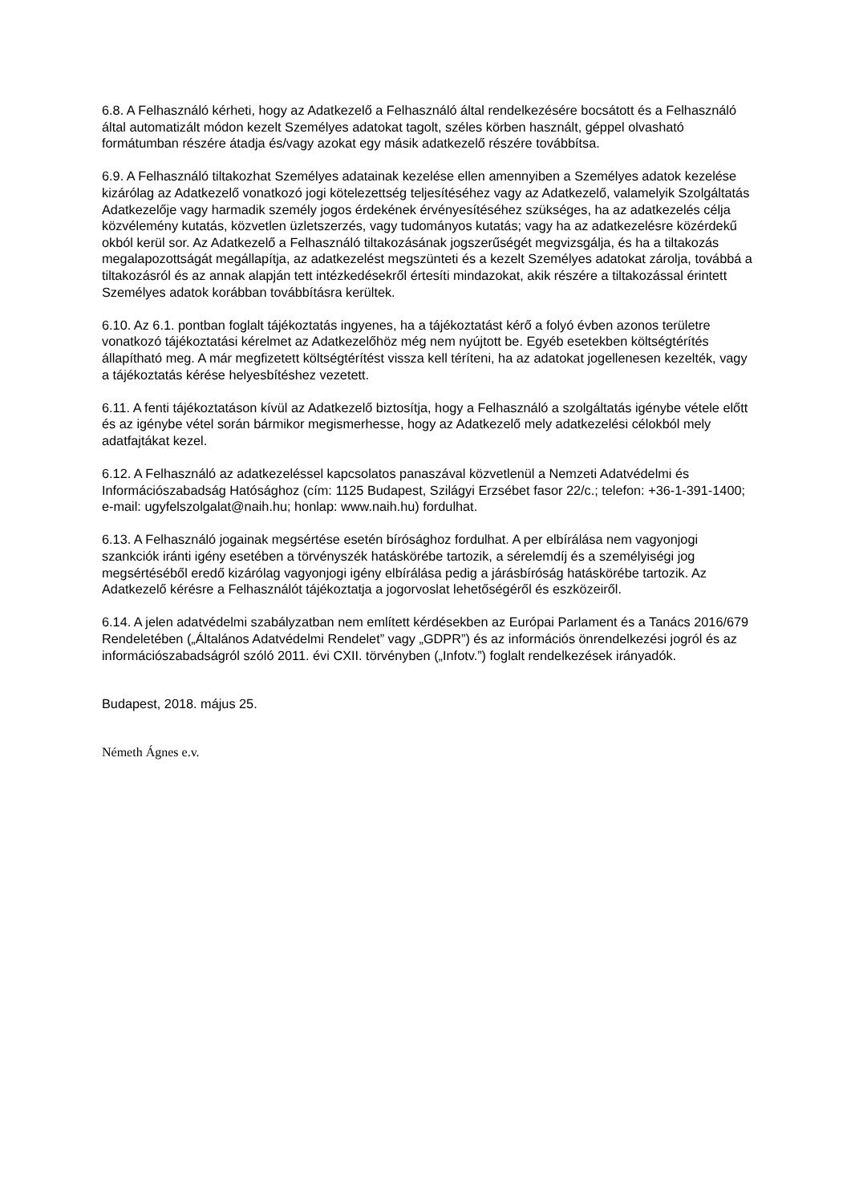6.8. A Felhasználó kérheti, hogy az Adatkezelő a Felhasználó által rendelkezésére bocsátott és a Felhasználó által automatizált módon kezelt Személyes adatokat tagolt, széles körben használt, géppel olvasható formátumban részére átadja és/vagy azokat egy másik adatkezelő részére továbbítsa.
6.9. A Felhasználó tiltakozhat Személyes adatainak kezelése ellen amennyiben a Személyes adatok kezelése kizárólag az Adatkezelő vonatkozó jogi kötelezettség teljesítéséhez vagy az Adatkezelő, valamelyik Szolgáltatás Adatkezelője vagy harmadik személy jogos érdekének érvényesítéséhez szükséges, ha az adatkezelés célja közvélemény kutatás, közvetlen üzletszerzés, vagy tudományos kutatás; vagy ha az adatkezelésre közérdekű okból kerül sor. Az Adatkezelő a Felhasználó tiltakozásának jogszerűségét megvizsgálja, és ha a tiltakozás megalapozottságát megállapítja, az adatkezelést megszünteti és a kezelt Személyes adatokat zárolja, továbbá a tiltakozásról és az annak alapján tett intézkedésekről értesíti mindazokat, akik részére a tiltakozással érintett Személyes adatok korábban továbbításra kerültek.
6.10. Az 6.1. pontban foglalt tájékoztatás ingyenes, ha a tájékoztatást kérő a folyó évben azonos területre vonatkozó tájékoztatási kérelmet az Adatkezelőhöz még nem nyújtott be. Egyéb esetekben költségtérítés állapítható meg. A már megfizetett költségtérítést vissza kell téríteni, ha az adatokat jogellenesen kezelték, vagy a tájékoztatás kérése helyesbítéshez vezetett.
6.11. A fenti tájékoztatáson kívül az Adatkezelő biztosítja, hogy a Felhasználó a szolgáltatás igénybe vétele előtt és az igénybe vétel során bármikor megismerhesse, hogy az Adatkezelő mely adatkezelési célokból mely adatfajtákat kezel.
6.12. A Felhasználó az adatkezeléssel kapcsolatos panaszával közvetlenül a Nemzeti Adatvédelmi és Információszabadság Hatósághoz (cím: 1125 Budapest, Szilágyi Erzsébet fasor 22/c.; telefon: +36-1-391-1400; e-mail: ugyfelszolgalat@naih.hu; honlap: www.naih.hu) fordulhat.
6.13. A Felhasználó jogainak megsértése esetén bírósághoz fordulhat. A per elbírálása nem vagyonjogi szankciók iránti igény esetében a törvényszék hatáskörébe tartozik, a sérelemdíj és a személyiségi jog megsértéséből eredő kizárólag vagyonjogi igény elbírálása pedig a járásbíróság hatáskörébe tartozik. Az Adatkezelő kérésre a Felhasználót tájékoztatja a jogorvoslat lehetőségéről és eszközeiről.
6.14. A jelen adatvédelmi szabályzatban nem említett kérdésekben az Európai Parlament és a Tanács 2016/679 Rendeletében („Általános Adatvédelmi Rendelet” vagy „GDPR”) és az információs önrendelkezési jogról és az információszabadságról szóló 2011. évi CXII. törvényben („Infotv.”) foglalt rendelkezések irányadók.
Budapest, 2018. május 25.
Németh Ágnes e.v.